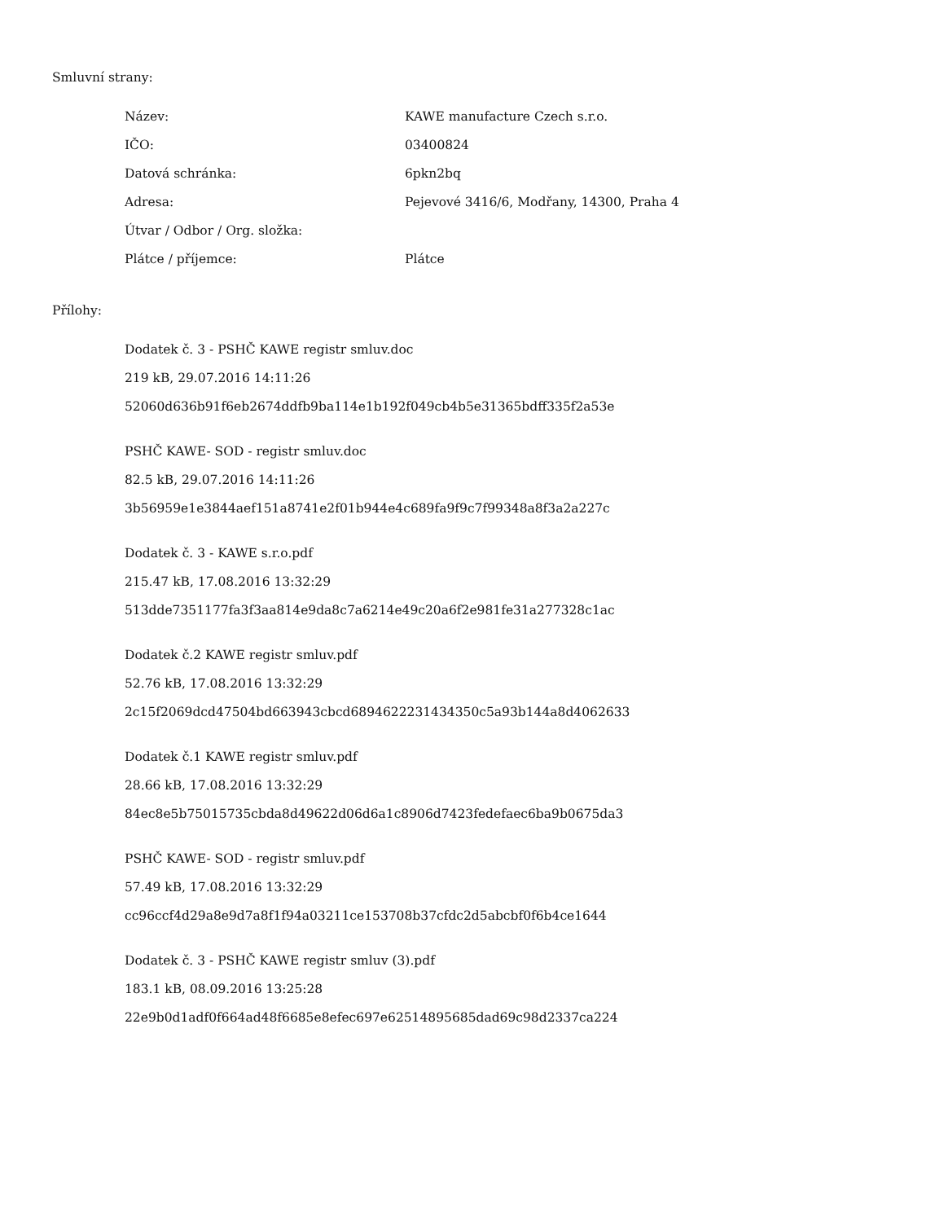Smluvní strany:
| Název: | KAWE manufacture Czech s.r.o. |
| IČO: | 03400824 |
| Datová schránka: | 6pkn2bq |
| Adresa: | Pejevové 3416/6, Modřany, 14300, Praha 4 |
| Útvar / Odbor / Org. složka: | |
| Plátce / příjemce: | Plátce |
Přílohy:
Dodatek č. 3 - PSHČ KAWE registr smluv.doc
219 kB, 29.07.2016 14:11:26
52060d636b91f6eb2674ddfb9ba114e1b192f049cb4b5e31365bdff335f2a53e
PSHČ KAWE- SOD - registr smluv.doc
82.5 kB, 29.07.2016 14:11:26
3b56959e1e3844aef151a8741e2f01b944e4c689fa9f9c7f99348a8f3a2a227c
Dodatek č. 3 - KAWE s.r.o.pdf
215.47 kB, 17.08.2016 13:32:29
513dde7351177fa3f3aa814e9da8c7a6214e49c20a6f2e981fe31a277328c1ac
Dodatek č.2 KAWE registr smluv.pdf
52.76 kB, 17.08.2016 13:32:29
2c15f2069dcd47504bd663943cbcd6894622231434350c5a93b144a8d4062633
Dodatek č.1 KAWE registr smluv.pdf
28.66 kB, 17.08.2016 13:32:29
84ec8e5b75015735cbda8d49622d06d6a1c8906d7423fedefaec6ba9b0675da3
PSHČ KAWE- SOD - registr smluv.pdf
57.49 kB, 17.08.2016 13:32:29
cc96ccf4d29a8e9d7a8f1f94a03211ce153708b37cfdc2d5abcbf0f6b4ce1644
Dodatek č. 3 - PSHČ KAWE registr smluv (3).pdf
183.1 kB, 08.09.2016 13:25:28
22e9b0d1adf0f664ad48f6685e8efec697e62514895685dad69c98d2337ca224